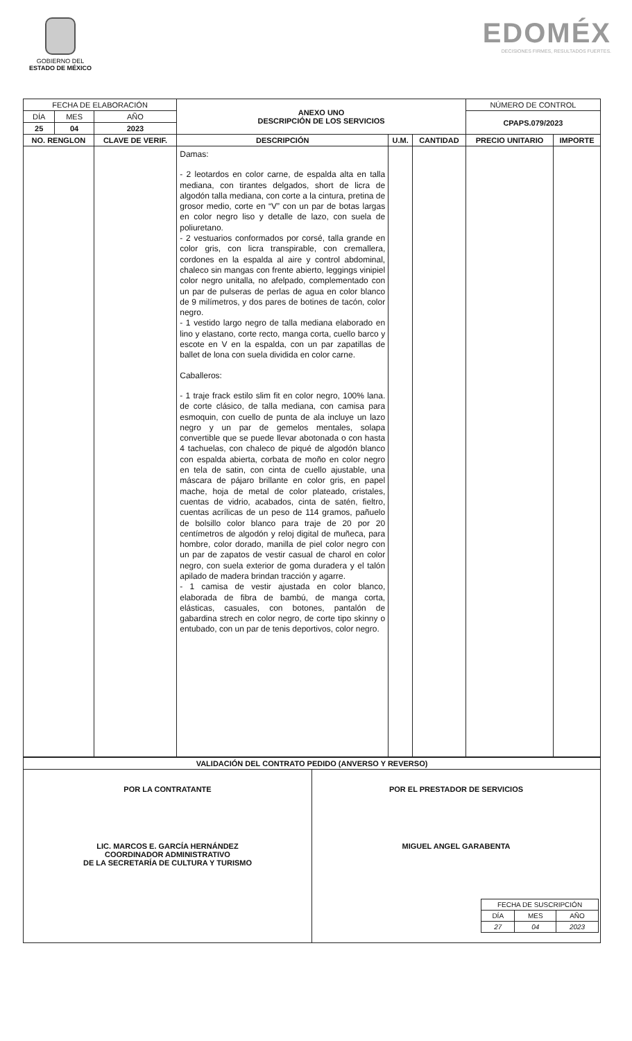GOBIERNO DEL
ESTADO DE MÉXICO
EDOMÉX
DECISIONES FIRMES, RESULTADOS FUERTES.
| FECHA DE ELABORACIÓN | | | ANEXO UNO DESCRIPCIÓN DE LOS SERVICIOS | | | NÚMERO DE CONTROL | |
| DÍA | MES | AÑO | | | | CPAPS.079/2023 | |
| 25 | 04 | 2023 | | | | | |
| NO. RENGLON | | CLAVE DE VERIF. | DESCRIPCIÓN | U.M. | CANTIDAD | PRECIO UNITARIO | IMPORTE |
| | | | Damas: - 2 leotardos en color carne, de espalda alta en talla mediana, con tirantes delgados, short de licra de algodón talla mediana, con corte a la cintura, pretina de grosor medio, corte en “V” con un par de botas largas en color negro liso y detalle de lazo, con suela de poliuretano. - 2 vestuarios conformados por corsé, talla grande en color gris, con licra transpirable, con cremallera, cordones en la espalda al aire y control abdominal, chaleco sin mangas con frente abierto, leggings vinipiel color negro unitalla, no afelpado, complementado con un par de pulseras de perlas de agua en color blanco de 9 milímetros, y dos pares de botines de tacón, color negro. - 1 vestido largo negro de talla mediana elaborado en lino y elastano, corte recto, manga corta, cuello barco y escote en V en la espalda, con un par zapatillas de ballet de lona con suela dividida en color carne. Caballeros: - 1 traje frack estilo slim fit en color negro, 100% lana. de corte clásico, de talla mediana, con camisa para esmoquin, con cuello de punta de ala incluye un lazo negro y un par de gemelos mentales, solapa convertible que se puede llevar abotonada o con hasta 4 tachuelas, con chaleco de piqué de algodón blanco con espalda abierta, corbata de moño en color negro en tela de satin, con cinta de cuello ajustable, una máscara de pájaro brillante en color gris, en papel mache, hoja de metal de color plateado, cristales, cuentas de vidrio, acabados, cinta de satén, fieltro, cuentas acrílicas de un peso de 114 gramos, pañuelo de bolsillo color blanco para traje de 20 por 20 centímetros de algodón y reloj digital de muñeca, para hombre, color dorado, manilla de piel color negro con un par de zapatos de vestir casual de charol en color negro, con suela exterior de goma duradera y el talón apilado de madera brindan tracción y agarre. - 1 camisa de vestir ajustada en color blanco, elaborada de fibra de bambú, de manga corta, elásticas, casuales, con botones, pantalón de gabardina strech en color negro, de corte tipo skinny o entubado, con un par de tenis deportivos, color negro. | | | | |
| VALIDACIÓN DEL CONTRATO PEDIDO (ANVERSO Y REVERSO) | |
| --- | --- |
| POR LA CONTRATANTE LIC. MARCOS E. GARCÍA HERNÁNDEZ COORDINADOR ADMINISTRATIVO DE LA SECRETARÍA DE CULTURA Y TURISMO | POR EL PRESTADOR DE SERVICIOS MIGUEL ANGEL GARABENTA / FECHA DE SUSCRIPCIÓN / / / / DÍA / MES / AÑO / / 27 / 04 / 2023 / |